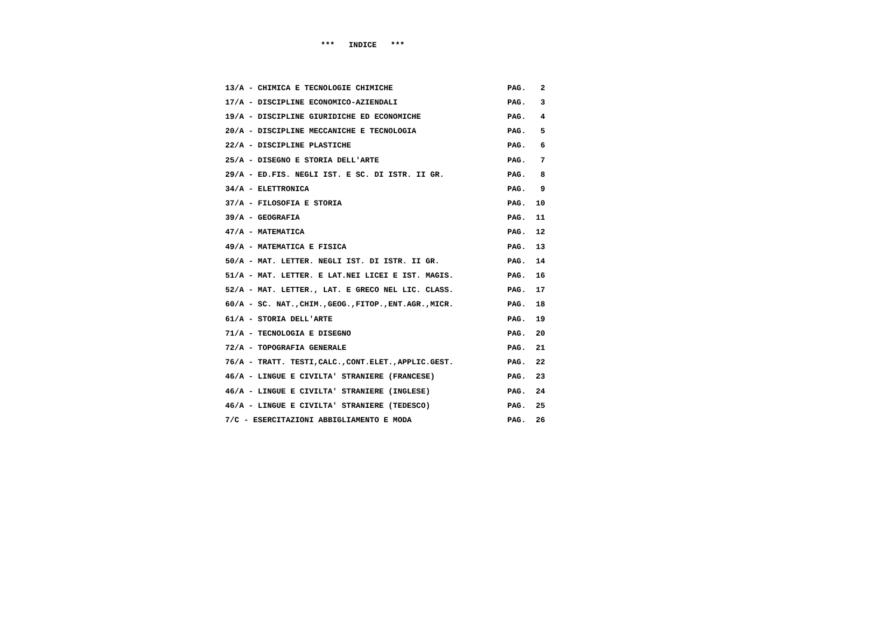*** INDICE ***
| 13/A - CHIMICA E TECNOLOGIE CHIMICHE | PAG. | 2 |
| 17/A - DISCIPLINE ECONOMICO-AZIENDALI | PAG. | 3 |
| 19/A - DISCIPLINE GIURIDICHE ED ECONOMICHE | PAG. | 4 |
| 20/A - DISCIPLINE MECCANICHE E TECNOLOGIA | PAG. | 5 |
| 22/A - DISCIPLINE PLASTICHE | PAG. | 6 |
| 25/A - DISEGNO E STORIA DELL'ARTE | PAG. | 7 |
| 29/A - ED.FIS. NEGLI IST. E SC. DI ISTR. II GR. | PAG. | 8 |
| 34/A - ELETTRONICA | PAG. | 9 |
| 37/A - FILOSOFIA E STORIA | PAG. | 10 |
| 39/A - GEOGRAFIA | PAG. | 11 |
| 47/A - MATEMATICA | PAG. | 12 |
| 49/A - MATEMATICA E FISICA | PAG. | 13 |
| 50/A - MAT. LETTER. NEGLI IST. DI ISTR. II GR. | PAG. | 14 |
| 51/A - MAT. LETTER. E LAT.NEI LICEI E IST. MAGIS. | PAG. | 16 |
| 52/A - MAT. LETTER., LAT. E GRECO NEL LIC. CLASS. | PAG. | 17 |
| 60/A - SC. NAT.,CHIM.,GEOG.,FITOP.,ENT.AGR.,MICR. | PAG. | 18 |
| 61/A - STORIA DELL'ARTE | PAG. | 19 |
| 71/A - TECNOLOGIA E DISEGNO | PAG. | 20 |
| 72/A - TOPOGRAFIA GENERALE | PAG. | 21 |
| 76/A - TRATT. TESTI,CALC.,CONT.ELET.,APPLIC.GEST. | PAG. | 22 |
| 46/A - LINGUE E CIVILTA' STRANIERE (FRANCESE) | PAG. | 23 |
| 46/A - LINGUE E CIVILTA' STRANIERE (INGLESE) | PAG. | 24 |
| 46/A - LINGUE E CIVILTA' STRANIERE (TEDESCO) | PAG. | 25 |
| 7/C - ESERCITAZIONI ABBIGLIAMENTO E MODA | PAG. | 26 |